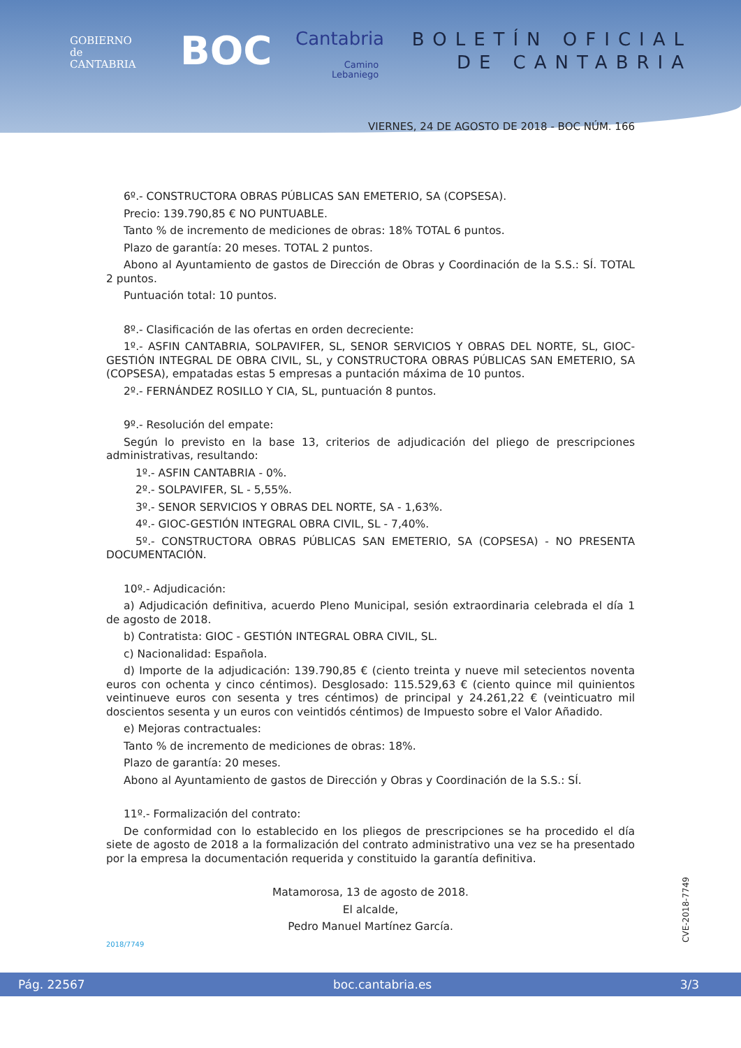GOBIERNO
de
CANTABRIA
BOC Cantabria
Camino
Lebaniego
BOLETÍN OFICIAL
DE CANTABRIA
VIERNES, 24 DE AGOSTO DE 2018 - BOC NÚM. 166
6º.- CONSTRUCTORA OBRAS PÚBLICAS SAN EMETERIO, SA (COPSESA).
Precio: 139.790,85 € NO PUNTUABLE.
Tanto % de incremento de mediciones de obras: 18% TOTAL 6 puntos.
Plazo de garantía: 20 meses. TOTAL 2 puntos.
Abono al Ayuntamiento de gastos de Dirección de Obras y Coordinación de la S.S.: SÍ. TOTAL 2 puntos.
Puntuación total: 10 puntos.
8º.- Clasificación de las ofertas en orden decreciente:
1º.- ASFIN CANTABRIA, SOLPAVIFER, SL, SENOR SERVICIOS Y OBRAS DEL NORTE, SL, GIOC-GESTIÓN INTEGRAL DE OBRA CIVIL, SL, y CONSTRUCTORA OBRAS PÚBLICAS SAN EMETERIO, SA (COPSESA), empatadas estas 5 empresas a puntación máxima de 10 puntos.
2º.- FERNÁNDEZ ROSILLO Y CIA, SL, puntuación 8 puntos.
9º.- Resolución del empate:
Según lo previsto en la base 13, criterios de adjudicación del pliego de prescripciones administrativas, resultando:
1º.- ASFIN CANTABRIA - 0%.
2º.- SOLPAVIFER, SL - 5,55%.
3º.- SENOR SERVICIOS Y OBRAS DEL NORTE, SA - 1,63%.
4º.- GIOC-GESTIÓN INTEGRAL OBRA CIVIL, SL - 7,40%.
5º.- CONSTRUCTORA OBRAS PÚBLICAS SAN EMETERIO, SA (COPSESA) - NO PRESENTA DOCUMENTACIÓN.
10º.- Adjudicación:
a) Adjudicación definitiva, acuerdo Pleno Municipal, sesión extraordinaria celebrada el día 1 de agosto de 2018.
b) Contratista: GIOC - GESTIÓN INTEGRAL OBRA CIVIL, SL.
c) Nacionalidad: Española.
d) Importe de la adjudicación: 139.790,85 € (ciento treinta y nueve mil setecientos noventa euros con ochenta y cinco céntimos). Desglosado: 115.529,63 € (ciento quince mil quinientos veintinueve euros con sesenta y tres céntimos) de principal y 24.261,22 € (veinticuatro mil doscientos sesenta y un euros con veintidós céntimos) de Impuesto sobre el Valor Añadido.
e) Mejoras contractuales:
Tanto % de incremento de mediciones de obras: 18%.
Plazo de garantía: 20 meses.
Abono al Ayuntamiento de gastos de Dirección y Obras y Coordinación de la S.S.: SÍ.
11º.- Formalización del contrato:
De conformidad con lo establecido en los pliegos de prescripciones se ha procedido el día siete de agosto de 2018 a la formalización del contrato administrativo una vez se ha presentado por la empresa la documentación requerida y constituido la garantía definitiva.
Matamorosa, 13 de agosto de 2018.
El alcalde,
Pedro Manuel Martínez García.
2018/7749
CVE-2018-7749
Pág. 22567 boc.cantabria.es 3/3